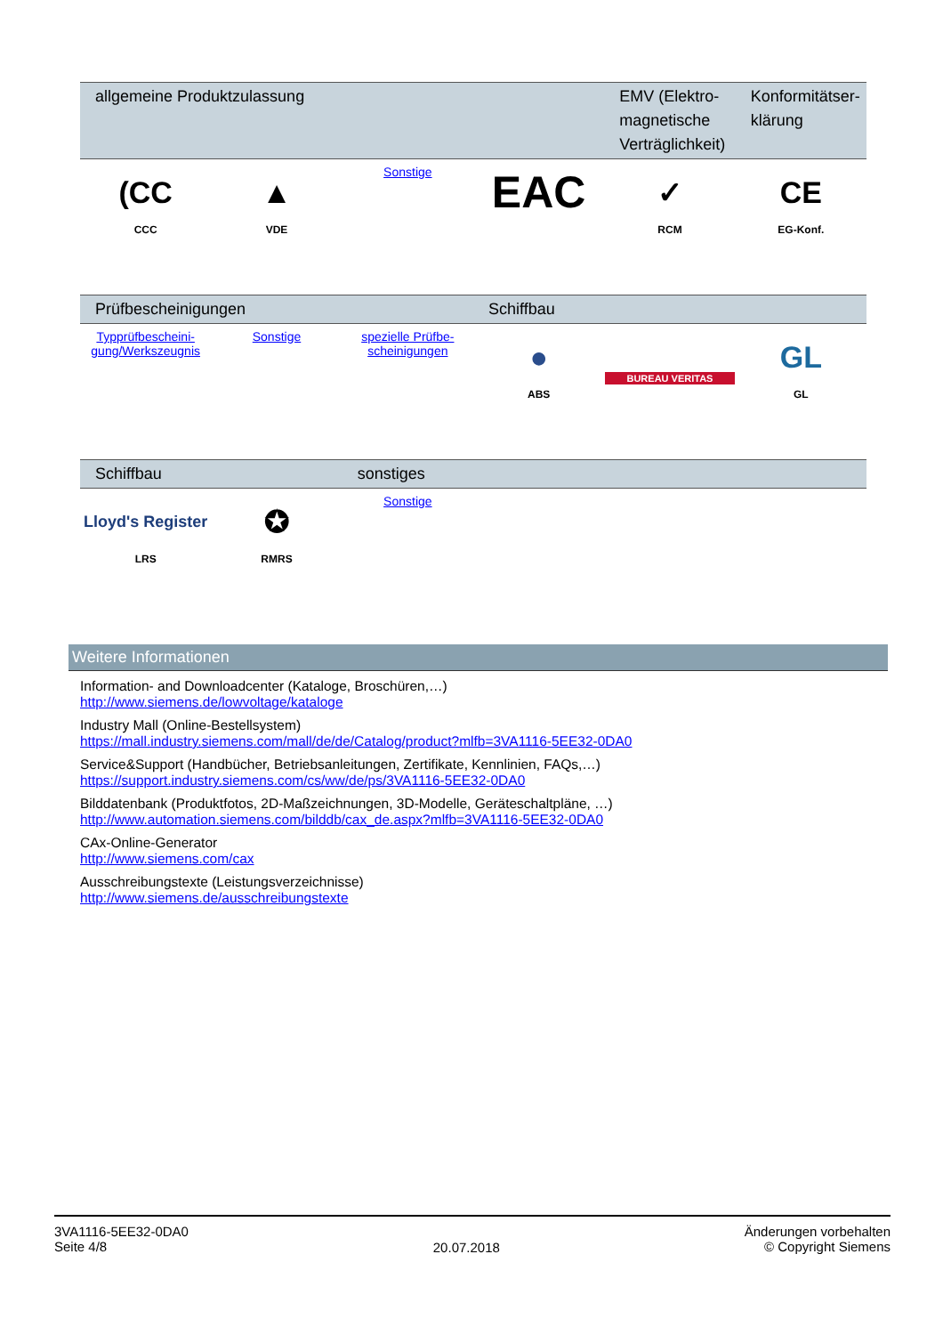| allgemeine Produktzulassung | | | | EMV (Elektro-magnetische Verträglichkeit) | Konformitätser-klärung |
| --- | --- | --- | --- | --- | --- |
| (CC CCC | ▲ VDE | Sonstige | EAC | ✓ RCM | CE EG-Konf. |
| Prüfbescheinigungen | | | Schiffbau | | |
| --- | --- | --- | --- | --- | --- |
| Typprüfbescheini-gung/Werkszeugnis | Sonstige | spezielle Prüfbe-scheinigungen | ● ABS | BUREAU VERITAS | GL GL |
| Schiffbau | | sonstiges | | | |
| --- | --- | --- | --- | --- | --- |
| Lloyd's Register LRS | ✪ RMRS | Sonstige | | | |
Weitere Informationen
Information- and Downloadcenter (Kataloge, Broschüren,…)
http://www.siemens.de/lowvoltage/kataloge
Industry Mall (Online-Bestellsystem)
https://mall.industry.siemens.com/mall/de/de/Catalog/product?mlfb=3VA1116-5EE32-0DA0
Service&Support (Handbücher, Betriebsanleitungen, Zertifikate, Kennlinien, FAQs,…)
https://support.industry.siemens.com/cs/ww/de/ps/3VA1116-5EE32-0DA0
Bilddatenbank (Produktfotos, 2D-Maßzeichnungen, 3D-Modelle, Geräteschaltpläne, …)
http://www.automation.siemens.com/bilddb/cax_de.aspx?mlfb=3VA1116-5EE32-0DA0
CAx-Online-Generator
http://www.siemens.com/cax
Ausschreibungstexte (Leistungsverzeichnisse)
http://www.siemens.de/ausschreibungstexte
3VA1116-5EE32-0DA0
Seite 4/8
20.07.2018
Änderungen vorbehalten
© Copyright Siemens